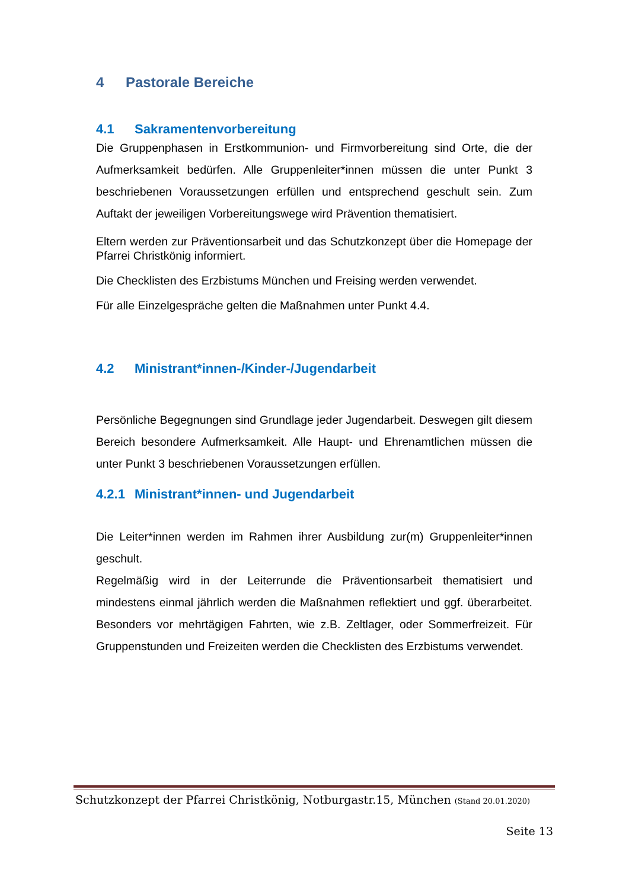4 Pastorale Bereiche
4.1 Sakramentenvorbereitung
Die Gruppenphasen in Erstkommunion- und Firmvorbereitung sind Orte, die der Aufmerksamkeit bedürfen. Alle Gruppenleiter*innen müssen die unter Punkt 3 beschriebenen Voraussetzungen erfüllen und entsprechend geschult sein. Zum Auftakt der jeweiligen Vorbereitungswege wird Prävention thematisiert.
Eltern werden zur Präventionsarbeit und das Schutzkonzept über die Homepage der Pfarrei Christkönig informiert.
Die Checklisten des Erzbistums München und Freising werden verwendet.
Für alle Einzelgespräche gelten die Maßnahmen unter Punkt 4.4.
4.2 Ministrant*innen-/Kinder-/Jugendarbeit
Persönliche Begegnungen sind Grundlage jeder Jugendarbeit. Deswegen gilt diesem Bereich besondere Aufmerksamkeit. Alle Haupt- und Ehrenamtlichen müssen die unter Punkt 3 beschriebenen Voraussetzungen erfüllen.
4.2.1 Ministrant*innen- und Jugendarbeit
Die Leiter*innen werden im Rahmen ihrer Ausbildung zur(m) Gruppenleiter*innen geschult.
Regelmäßig wird in der Leiterrunde die Präventionsarbeit thematisiert und mindestens einmal jährlich werden die Maßnahmen reflektiert und ggf. überarbeitet. Besonders vor mehrtägigen Fahrten, wie z.B. Zeltlager, oder Sommerfreizeit. Für Gruppenstunden und Freizeiten werden die Checklisten des Erzbistums verwendet.
Schutzkonzept der Pfarrei Christkönig, Notburgastr.15, München (Stand 20.01.2020)
Seite 13